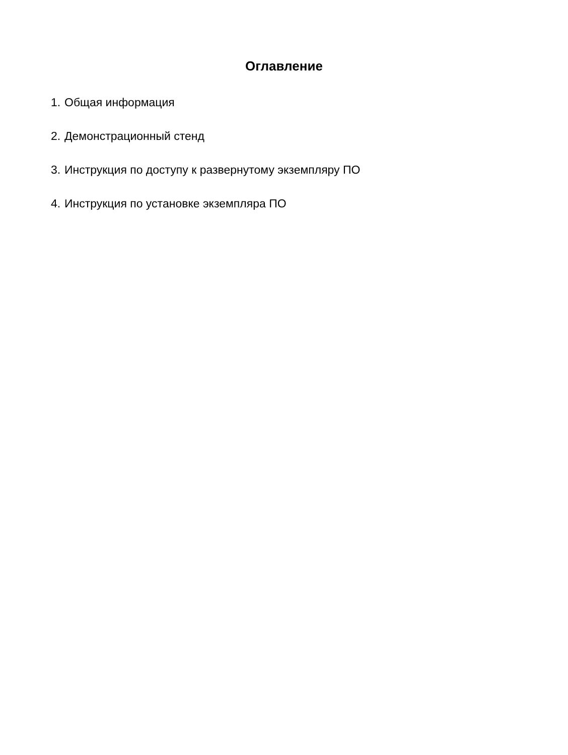Оглавление
1. Общая информация
2. Демонстрационный стенд
3. Инструкция по доступу к развернутому экземпляру ПО
4. Инструкция по установке экземпляра ПО